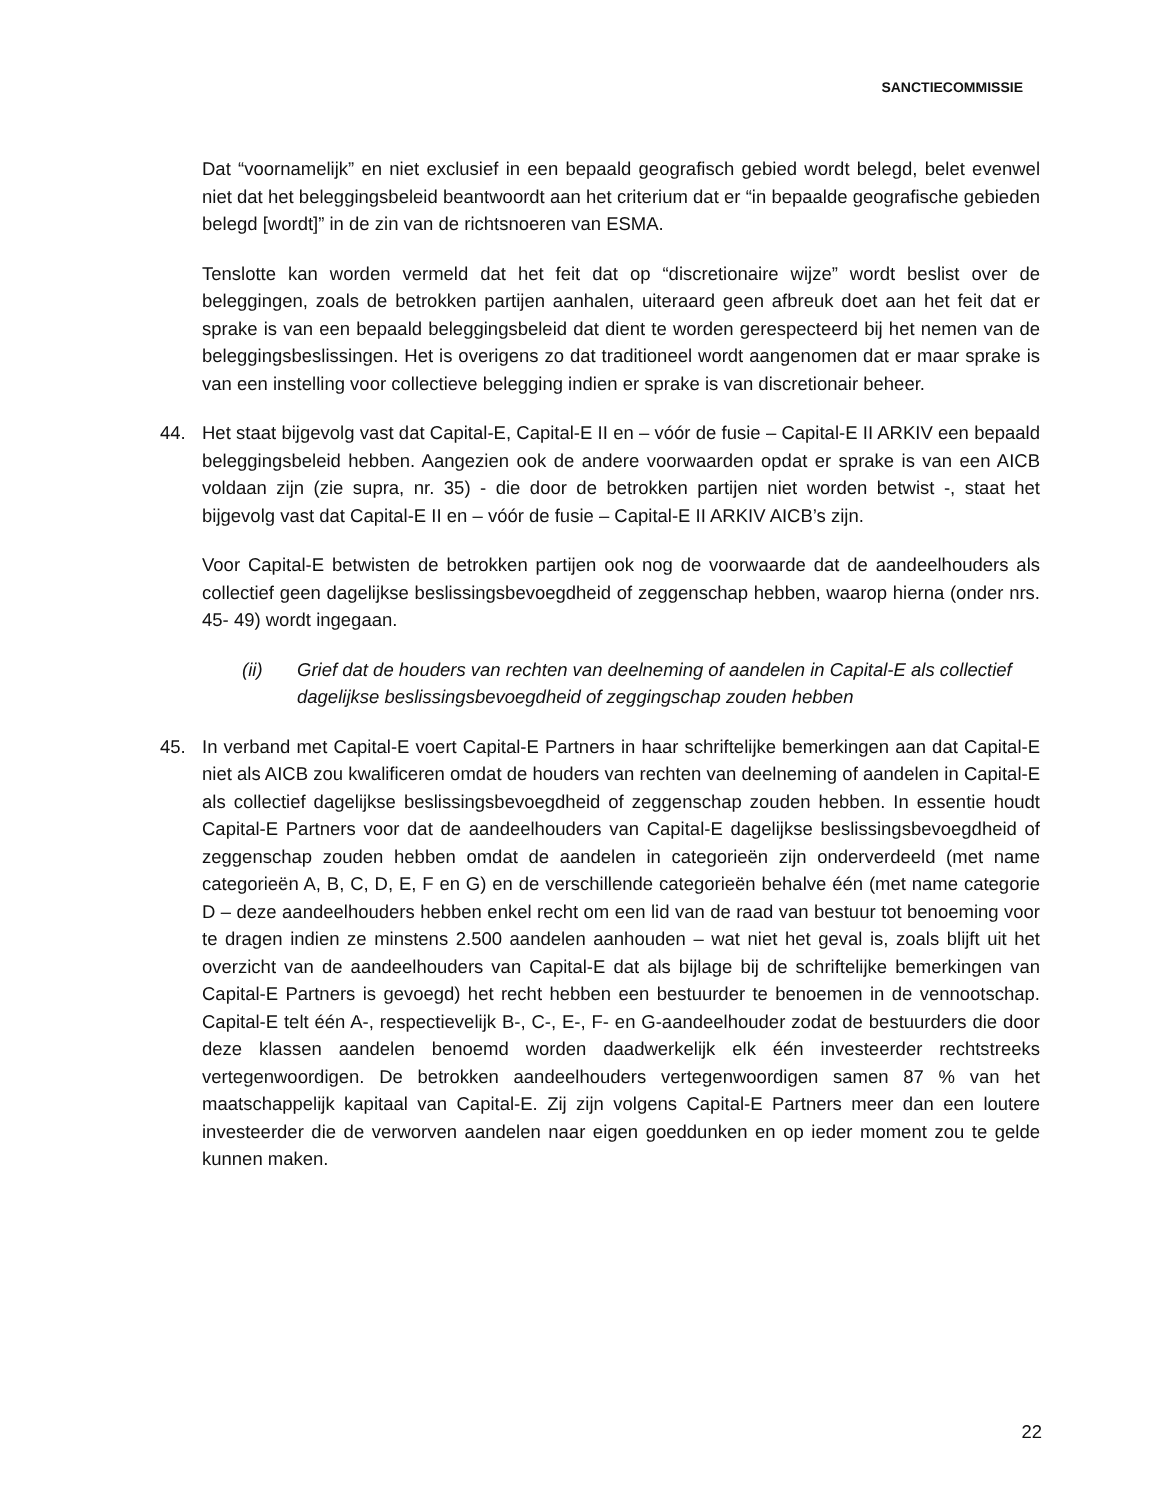SANCTIECOMMISSIE
Dat “voornamelijk” en niet exclusief in een bepaald geografisch gebied wordt belegd, belet evenwel niet dat het beleggingsbeleid beantwoordt aan het criterium dat er “in bepaalde geografische gebieden belegd [wordt]” in de zin van de richtsnoeren van ESMA.
Tenslotte kan worden vermeld dat het feit dat op “discretionaire wijze” wordt beslist over de beleggingen, zoals de betrokken partijen aanhalen, uiteraard geen afbreuk doet aan het feit dat er sprake is van een bepaald beleggingsbeleid dat dient te worden gerespecteerd bij het nemen van de beleggingsbeslissingen. Het is overigens zo dat traditioneel wordt aangenomen dat er maar sprake is van een instelling voor collectieve belegging indien er sprake is van discretionair beheer.
44. Het staat bijgevolg vast dat Capital-E, Capital-E II en – vóór de fusie – Capital-E II ARKIV een bepaald beleggingsbeleid hebben. Aangezien ook de andere voorwaarden opdat er sprake is van een AICB voldaan zijn (zie supra, nr. 35) - die door de betrokken partijen niet worden betwist -, staat het bijgevolg vast dat Capital-E II en – vóór de fusie – Capital-E II ARKIV AICB’s zijn.
Voor Capital-E betwisten de betrokken partijen ook nog de voorwaarde dat de aandeelhouders als collectief geen dagelijkse beslissingsbevoegdheid of zeggenschap hebben, waarop hierna (onder nrs. 45- 49) wordt ingegaan.
(ii) Grief dat de houders van rechten van deelneming of aandelen in Capital-E als collectief dagelijkse beslissingsbevoegdheid of zeggingschap zouden hebben
45. In verband met Capital-E voert Capital-E Partners in haar schriftelijke bemerkingen aan dat Capital-E niet als AICB zou kwalificeren omdat de houders van rechten van deelneming of aandelen in Capital-E als collectief dagelijkse beslissingsbevoegdheid of zeggenschap zouden hebben. In essentie houdt Capital-E Partners voor dat de aandeelhouders van Capital-E dagelijkse beslissingsbevoegdheid of zeggenschap zouden hebben omdat de aandelen in categorieën zijn onderverdeeld (met name categorieën A, B, C, D, E, F en G) en de verschillende categorieën behalve één (met name categorie D – deze aandeelhouders hebben enkel recht om een lid van de raad van bestuur tot benoeming voor te dragen indien ze minstens 2.500 aandelen aanhouden – wat niet het geval is, zoals blijft uit het overzicht van de aandeelhouders van Capital-E dat als bijlage bij de schriftelijke bemerkingen van Capital-E Partners is gevoegd) het recht hebben een bestuurder te benoemen in de vennootschap. Capital-E telt één A-, respectievelijk B-, C-, E-, F- en G-aandeelhouder zodat de bestuurders die door deze klassen aandelen benoemd worden daadwerkelijk elk één investeerder rechtstreeks vertegenwoordigen. De betrokken aandeelhouders vertegenwoordigen samen 87 % van het maatschappelijk kapitaal van Capital-E. Zij zijn volgens Capital-E Partners meer dan een loutere investeerder die de verworven aandelen naar eigen goeddunken en op ieder moment zou te gelde kunnen maken.
22